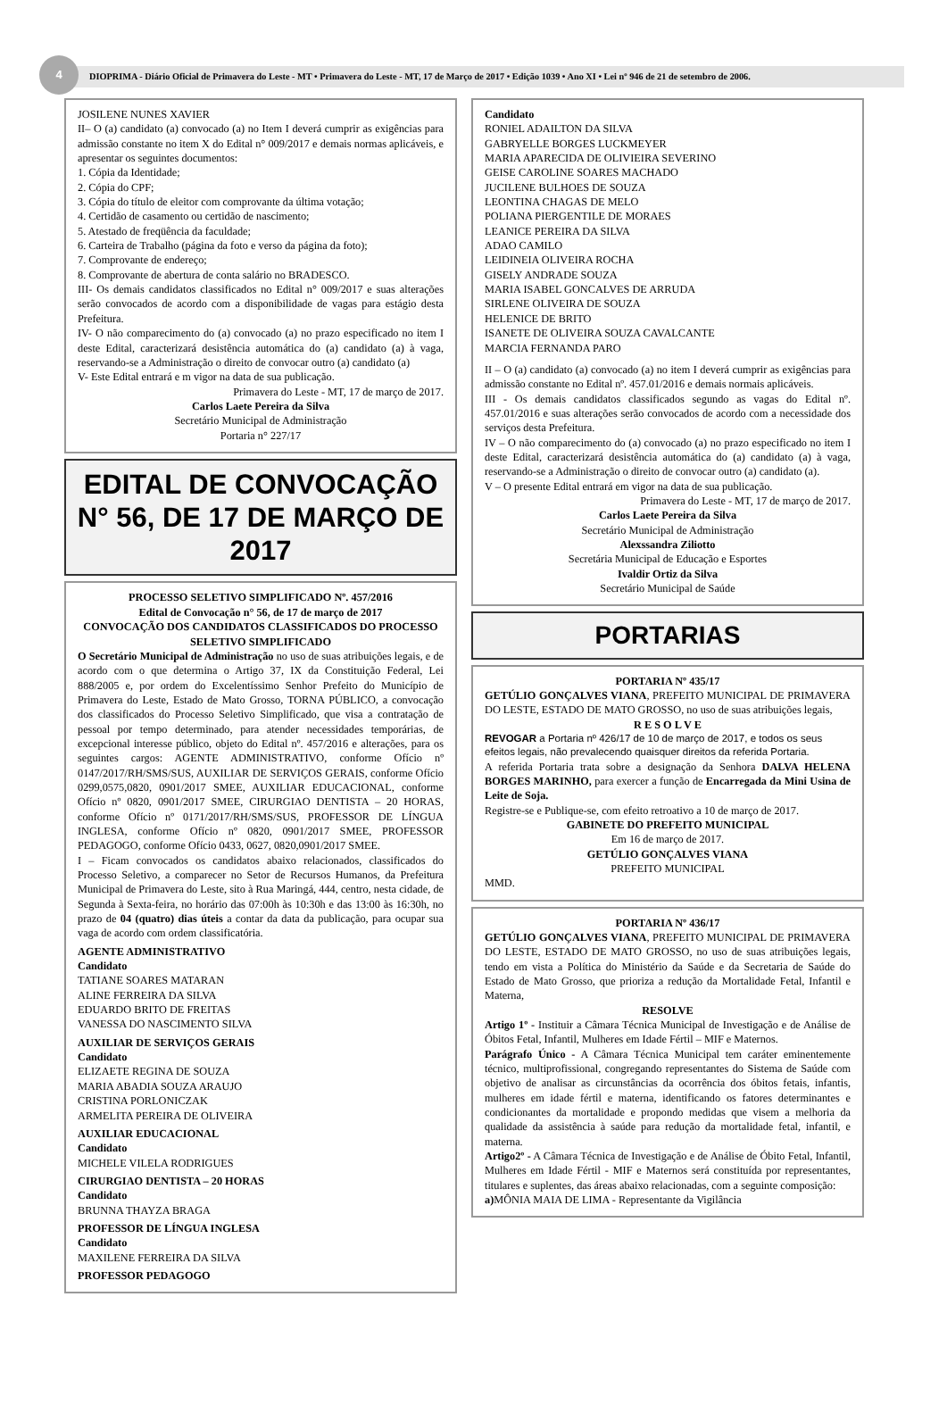4
DIOPRIMA - Diário Oficial de Primavera do Leste - MT • Primavera do Leste - MT, 17 de Março de 2017 • Edição 1039 • Ano XI • Lei nº 946 de 21 de setembro de 2006.
JOSILENE NUNES XAVIER
II– O (a) candidato (a) convocado (a) no Item I deverá cumprir as exigências para admissão constante no item X do Edital n° 009/2017 e demais normas aplicáveis, e apresentar os seguintes documentos:
1. Cópia da Identidade;
2. Cópia do CPF;
3. Cópia do título de eleitor com comprovante da última votação;
4. Certidão de casamento ou certidão de nascimento;
5. Atestado de freqüência da faculdade;
6. Carteira de Trabalho (página da foto e verso da página da foto);
7. Comprovante de endereço;
8. Comprovante de abertura de conta salário no BRADESCO.
III- Os demais candidatos classificados no Edital n° 009/2017 e suas alterações serão convocados de acordo com a disponibilidade de vagas para estágio desta Prefeitura.
IV- O não comparecimento do (a) convocado (a) no prazo especificado no item I deste Edital, caracterizará desistência automática do (a) candidato (a) à vaga, reservando-se a Administração o direito de convocar outro (a) candidato (a)
V- Este Edital entrará e m vigor na data de sua publicação.
Primavera do Leste - MT, 17 de março de 2017.
Carlos Laete Pereira da Silva
Secretário Municipal de Administração
Portaria n° 227/17
EDITAL DE CONVOCAÇÃO N° 56, DE 17 DE MARÇO DE 2017
PROCESSO SELETIVO SIMPLIFICADO Nº. 457/2016
Edital de Convocação n° 56, de 17 de março de 2017
CONVOCAÇÃO DOS CANDIDATOS CLASSIFICADOS DO PROCESSO SELETIVO SIMPLIFICADO
O Secretário Municipal de Administração no uso de suas atribuições legais, e de acordo com o que determina o Artigo 37, IX da Constituição Federal, Lei 888/2005 e, por ordem do Excelentíssimo Senhor Prefeito do Município de Primavera do Leste, Estado de Mato Grosso, TORNA PÚBLICO, a convocação dos classificados do Processo Seletivo Simplificado, que visa a contratação de pessoal por tempo determinado, para atender necessidades temporárias, de excepcional interesse público, objeto do Edital nº. 457/2016 e alterações, para os seguintes cargos: AGENTE ADMINISTRATIVO, conforme Ofício nº 0147/2017/RH/SMS/SUS, AUXILIAR DE SERVIÇOS GERAIS, conforme Ofício 0299,0575,0820, 0901/2017 SMEE, AUXILIAR EDUCACIONAL, conforme Ofício nº 0820, 0901/2017 SMEE, CIRURGIAO DENTISTA – 20 HORAS, conforme Ofício nº 0171/2017/RH/SMS/SUS, PROFESSOR DE LÍNGUA INGLESA, conforme Ofício nº 0820, 0901/2017 SMEE, PROFESSOR PEDAGOGO, conforme Ofício 0433, 0627, 0820,0901/2017 SMEE.
I – Ficam convocados os candidatos abaixo relacionados, classificados do Processo Seletivo, a comparecer no Setor de Recursos Humanos, da Prefeitura Municipal de Primavera do Leste, sito à Rua Maringá, 444, centro, nesta cidade, de Segunda à Sexta-feira, no horário das 07:00h às 10:30h e das 13:00 às 16:30h, no prazo de 04 (quatro) dias úteis a contar da data da publicação, para ocupar sua vaga de acordo com ordem classificatória.
AGENTE ADMINISTRATIVO
Candidato
TATIANE SOARES MATARAN
ALINE FERREIRA DA SILVA
EDUARDO BRITO DE FREITAS
VANESSA DO NASCIMENTO SILVA
AUXILIAR DE SERVIÇOS GERAIS
Candidato
ELIZAETE REGINA DE SOUZA
MARIA ABADIA SOUZA ARAUJO
CRISTINA PORLONICZAK
ARMELITA PEREIRA DE OLIVEIRA
AUXILIAR EDUCACIONAL
Candidato
MICHELE VILELA RODRIGUES
CIRURGIAO DENTISTA – 20 HORAS
Candidato
BRUNNA THAYZA BRAGA
PROFESSOR DE LÍNGUA INGLESA
Candidato
MAXILENE FERREIRA DA SILVA
PROFESSOR PEDAGOGO
Candidato
RONIEL ADAILTON DA SILVA
GABRYELLE BORGES LUCKMEYER
MARIA APARECIDA DE OLIVIEIRA SEVERINO
GEISE CAROLINE SOARES MACHADO
JUCILENE BULHOES DE SOUZA
LEONTINA CHAGAS DE MELO
POLIANA PIERGENTILE DE MORAES
LEANICE PEREIRA DA SILVA
ADAO CAMILO
LEIDINEIA OLIVEIRA ROCHA
GISELY ANDRADE SOUZA
MARIA ISABEL GONCALVES DE ARRUDA
SIRLENE OLIVEIRA DE SOUZA
HELENICE DE BRITO
ISANETE DE OLIVEIRA SOUZA CAVALCANTE
MARCIA FERNANDA PARO
II – O (a) candidato (a) convocado (a) no item I deverá cumprir as exigências para admissão constante no Edital nº. 457.01/2016 e demais normais aplicáveis.
III - Os demais candidatos classificados segundo as vagas do Edital nº. 457.01/2016 e suas alterações serão convocados de acordo com a necessidade dos serviços desta Prefeitura.
IV – O não comparecimento do (a) convocado (a) no prazo especificado no item I deste Edital, caracterizará desistência automática do (a) candidato (a) à vaga, reservando-se a Administração o direito de convocar outro (a) candidato (a).
V – O presente Edital entrará em vigor na data de sua publicação.
Primavera do Leste - MT, 17 de março de 2017.
Carlos Laete Pereira da Silva
Secretário Municipal de Administração
Alexssandra Ziliotto
Secretária Municipal de Educação e Esportes
Ivaldir Ortiz da Silva
Secretário Municipal de Saúde
PORTARIAS
PORTARIA Nº 435/17
GETÚLIO GONÇALVES VIANA, PREFEITO MUNICIPAL DE PRIMAVERA DO LESTE, ESTADO DE MATO GROSSO, no uso de suas atribuições legais,
R E S O L V E
REVOGAR a Portaria nº 426/17 de 10 de março de 2017, e todos os seus efeitos legais, não prevalecendo quaisquer direitos da referida Portaria.
A referida Portaria trata sobre a designação da Senhora DALVA HELENA BORGES MARINHO, para exercer a função de Encarregada da Mini Usina de Leite de Soja.
Registre-se e Publique-se, com efeito retroativo a 10 de março de 2017.
GABINETE DO PREFEITO MUNICIPAL
Em 16 de março de 2017.
GETÚLIO GONÇALVES VIANA
PREFEITO MUNICIPAL
MMD.
PORTARIA Nº 436/17
GETÚLIO GONÇALVES VIANA, PREFEITO MUNICIPAL DE PRIMAVERA DO LESTE, ESTADO DE MATO GROSSO, no uso de suas atribuições legais, tendo em vista a Política do Ministério da Saúde e da Secretaria de Saúde do Estado de Mato Grosso, que prioriza a redução da Mortalidade Fetal, Infantil e Materna,
RESOLVE
Artigo 1º - Instituir a Câmara Técnica Municipal de Investigação e de Análise de Óbitos Fetal, Infantil, Mulheres em Idade Fértil – MIF e Maternos.
Parágrafo Único - A Câmara Técnica Municipal tem caráter eminentemente técnico, multiprofissional, congregando representantes do Sistema de Saúde com objetivo de analisar as circunstâncias da ocorrência dos óbitos fetais, infantis, mulheres em idade fértil e materna, identificando os fatores determinantes e condicionantes da mortalidade e propondo medidas que visem a melhoria da qualidade da assistência à saúde para redução da mortalidade fetal, infantil, e materna.
Artigo2º - A Câmara Técnica de Investigação e de Análise de Óbito Fetal, Infantil, Mulheres em Idade Fértil - MIF e Maternos será constituída por representantes, titulares e suplentes, das áreas abaixo relacionadas, com a seguinte composição:
a) MÔNIA MAIA DE LIMA - Representante da Vigilância